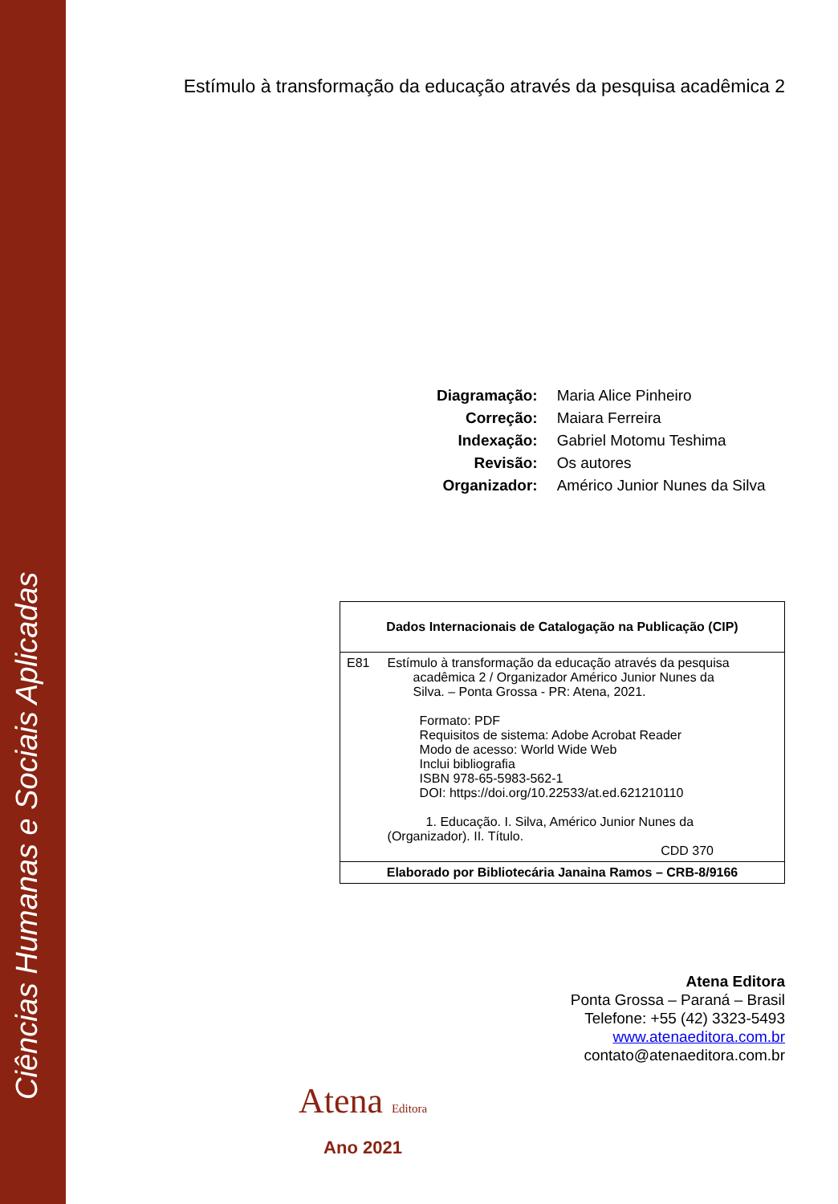Ciências Humanas e Sociais Aplicadas
Estímulo à transformação da educação através da pesquisa acadêmica 2
| Diagramação: | Maria Alice Pinheiro |
| Correção: | Maiara Ferreira |
| Indexação: | Gabriel Motomu Teshima |
| Revisão: | Os autores |
| Organizador: | Américo Junior Nunes da Silva |
| Dados Internacionais de Catalogação na Publicação (CIP) | |
| E81 | Estímulo à transformação da educação através da pesquisa acadêmica 2 / Organizador Américo Junior Nunes da Silva. – Ponta Grossa - PR: Atena, 2021. Formato: PDF Requisitos de sistema: Adobe Acrobat Reader Modo de acesso: World Wide Web Inclui bibliografia ISBN 978-65-5983-562-1 DOI: https://doi.org/10.22533/at.ed.621210110 1. Educação. I. Silva, Américo Junior Nunes da (Organizador). II. Título. CDD 370 |
| Elaborado por Bibliotecária Janaina Ramos – CRB-8/9166 | |
Atena Editora
Ponta Grossa – Paraná – Brasil
Telefone: +55 (42) 3323-5493
www.atenaeditora.com.br
contato@atenaeditora.com.br
Atena Editora
Ano 2021